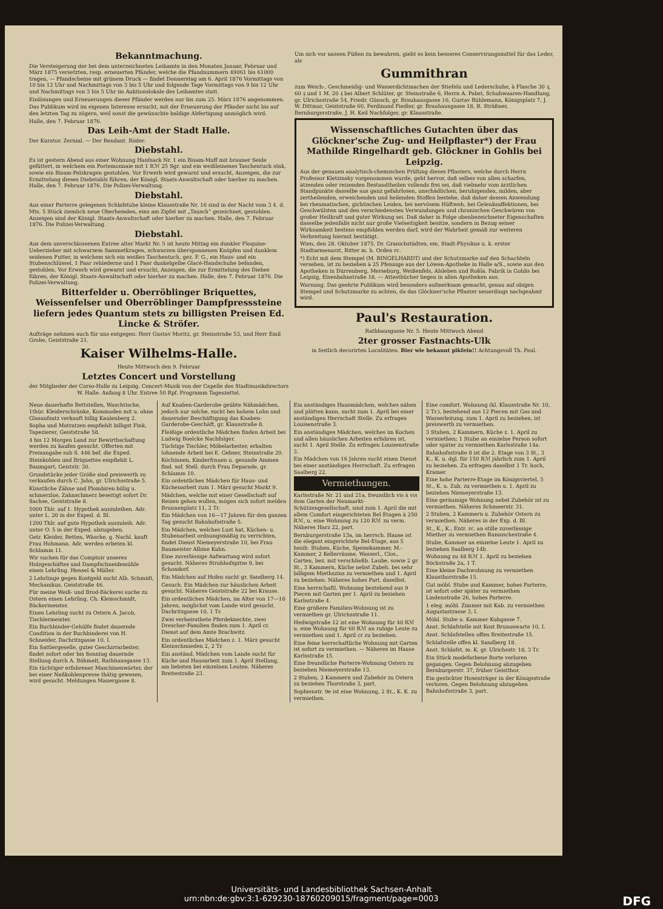Bekanntmachung.
Die Versteigerung der bei dem unterzeichneten Leihamte in den Monaten Januar, Februar und März 1875 versetzten, resp. erneuerten Pfänder, welche die Pfandnummern 49061 bis 61000 tragen, — Pfandscheine mit grünem Druck — findet Donnerstag am 6. April 1876 Vormittags von 10 bis 12 Uhr und Nachmittags von 3 bis 5 Uhr und folgende Tage Vormittags von 9 bis 12 Uhr und Nachmittags von 3 bis 5 Uhr im Auktionslokale des Leihamtes statt.
Einlösungen und Erneuerungen dieser Pfänder werden nur bis zum 25. März 1876 angenommen.
Das Publikum wird im eigenen Interesse ersucht, mit der Erneuerung der Pfänder nicht bis auf den letzten Tag zu zögern, weil sonst die gewünschte baldige Abfertigung unmöglich wird.
Halle, den 7. Februar 1876.
Das Leih-Amt der Stadt Halle.
Der Kurator. Zernial. — Der Rendant. Röder.
Diebstahl.
Es ist gestern Abend aus einer Wohnung Hanfsack Nr. 1 ein Bisam-Muff mit brauner Seide gefüttert, in welchem ein Portemonnaie mit 1 Rℳ 25 Sgr. und ein weißleinenes Taschentuch stak, sowie ein Bisam-Pelzkragen gestohlen. Vor Erwerb wird gewarnt und ersucht, Anzeigen, die zur Ermittelung dieses Diebstahls führen, der Königl. Staats-Anwaltschaft oder hierher zu machen. Halle, den 7. Februar 1876. Die Polizei-Verwaltung.
Diebstahl.
Aus einer Parterre gelegenen Schlafstube kleine Klausstraße Nr. 16 sind in der Nacht vom 3 4. d. Mts. 5 Stück ziemlich neue Oberhemden, eins am Zipfel mit „Tausch“ gezeichnet, gestohlen. Anzeigen sind der Königl. Staats-Anwaltschaft oder hierher zu machen. Halle, den 7. Februar 1876. Die Polizei-Verwaltung.
Diebstahl.
Aus dem unverschlossenen Entree alter Markt Nr. 5 ist heute Mittag ein dunkler Floquine-Ueberzieher mit schwarzem Sammetkragen, schwarzen übersponnenen Knöpfen und dunklem seidenen Futter, in welchem sich ein weißes Taschentuch, gez. F. G., ein Haus- und ein Stubenschlüssel, 1 Paar rehlederne und 1 Paar dunkelgelbe Glacé-Handschuhe befanden, gestohlen. Vor Erwerb wird gewarnt und ersucht, Anzeigen, die zur Ermittelung des Diebes führen, der Königl. Staats-Anwaltschaft oder hierher zu machen. Halle, den 7. Februar 1876. Die Polizei-Verwaltung.
Bitterfelder u. Oberröblinger Briquettes, Weissenfelser und Oberröblinger Dampfpresssteine liefern jedes Quantum stets zu billigsten Preisen Ed. Lincke & Ströfer.
Aufträge nehmen auch für uns entgegen: Herr Gustav Moritz, gr. Steinstraße 53, und Herr Emil Grobe, Geiststraße 21.
Kaiser Wilhelms-Halle.
Heute Mittwoch den 9. Februar
Letztes Concert und Vorstellung
der Mitglieder der Corso-Halle zu Leipzig. Concert-Musik von der Capelle des Stadtmusikdirectors W. Halle. Anfang 8 Uhr. Entree 50 Rpf. Programm Tageszettel.
Um sich vor nassen Füßen zu bewahren, giebt es kein besseres Conservirungsmittel für das Leder, als
Gummithran
zum Weich-, Geschmeidig- und Wasserdichtmachen der Stiefeln und Lederschuhe, à Flasche 30 ₰, 60 ₰ und 1 M. 20 ₰ bei Albert Schlüter, gr. Steinstraße 6, Herrn A. Pabst, Schuhwaaren-Handlung, gr. Ulrichsstraße 54, Friedr. Günsch, gr. Brauhausgasse 16, Gustav Rühlemann, Königsplatz 7, J. W. Dittmar, Geiststraße 60, Ferdinand Fiedler, gr. Brauhausgasse 18, R. Sträßner, Bernburgerstraße, J. H. Keil Nachfolger, gr. Klausstraße.
Wissenschaftliches Gutachten über das Glöckner'sche Zug- und Heilpflaster*) der Frau Mathilde Ringelhardt geb. Glöckner in Gohlis bei Leipzig.
Aus der genauen analytisch-chemischen Prüfung dieses Pflasters, welche durch Herrn Professor Kletzinsky vorgenommen wurde, geht hervor, daß selbes von allen scharfen, ätzenden oder reizenden Bestandtheilen vollends frei sei, daß vielmehr vom ärztlichen Standpunkte dasselbe aus ganz gefahrlosen, unschädlichen, beruhigenden, milden, aber zertheilenden, erweichenden und heilenden Stoffen bestehe, daß daher dessen Anwendung bei rheumatischen, gichtischen Leiden, bei nervösem Hüftweh, bei Gelenksaffektionen, bei Geschwülsten und den verschiedensten Verwundungen und chronischen Geschwüren von großer Heilkraft und guter Wirkung sei. Daß daher in Folge obenbezeichneter Eigenschaften dasselbe jedenfalls nicht nur große Vielseitigkeit besitze, sondern in Bezug seiner Wirksamkeit bestens empfohlen werden darf, wird der Wahrheit gemäß zur weiteren Verbreitung hiermit bestätigt.
Wien, den 28. Oktober 1875. Dr. Granichstädten, em. Stadt-Physikus u. k. erster Stadtarmenarzt, Ritter m. h. Orden rc.
*) Echt mit dem Stempel (M. RINGELHARDT) und der Schutzmarke auf den Schachteln versehen, ist zu beziehen à 25 Pfennige aus der Löwen-Apotheke in Halle a/S., sowie aus den Apotheken in Dürrenberg, Merseburg, Weißenfels, Alsleben und Roßla. Fabrik in Gohlis bei Leipzig, Eisenbahnstraße 18. — Attestbücher liegen in allen Apotheken aus.
Warnung. Das geehrte Publikum wird besonders aufmerksam gemacht, genau auf obigen Stempel und Schutzmarke zu achten, da das Glöckner'sche Pflaster neuerdings nachgeahmt wird.
Paul's Restauration.
Rathhausgasse Nr. 5. Heute Mittwoch Abend
2ter grosser Fastnachts-Ulk
in festlich decorirten Localitäten. Bier wie bekannt pikfein!! Achtungsvoll Th. Paul.
Neue dauerhafte Bettstellen, Waschtische, 1thür. Kleiderschränke, Kommoden mit u. ohne Glasaufsatz verkauft billig Kaulenberg 2.
Sopha und Matratzen empfiehlt billigst Fink, Tapezierer, Geiststraße 58.
4 bis 12 Morgen Land zur Bewirthschaftung werden zu kaufen gesucht. Offerten mit Preisangabe sub S. 446 bef. die Exped.
Steinkohlen und Briquettes empfiehlt L. Baumgart, Geiststr. 30.
Grundstücke jeder Größe sind preiswerth zu verkaufen durch C. Jahn, gr. Ulrichsstraße 5.
Künstliche Zähne und Plombiren billig u. schmerzlos, Zahnschmerz beseitigt sofort Dr. Sachse, Geiststraße 8.
5000 Thlr. auf 1. Hypothek auszuleihen. Adr. unter L. 20 in der Exped. d. Bl.
1200 Thlr. auf gute Hypothek auszuleih. Adr. unter O. 5 in der Exped. abzugeben.
Getr. Kleider, Betten, Wäsche, g. Nachl. kauft Frau Hohmann. Adr. werden erbeten kl. Schlamm 11.
Wir suchen für das Comptoir unseres Holzgeschäftes und Dampfschneidemühle einen Lehrling. Hensel & Müller.
2 Lehrlinge gegen Kostgeld sucht Alb. Schmidt, Mechanikus, Geiststraße 46.
Für meine Weiß- und Brod-Bäckerei suche zu Ostern einen Lehrling. Ch. Kleinschmidt, Bäckermeister.
Einen Lehrling sucht zu Ostern A. Jacob, Tischlermeister.
Ein Buchbinder-Gehülfe findet dauernde Condition in der Buchbinderei von H. Schneider, Dachritzgasse 10, I.
Ein Sattlergeselle, guter Geschirrarbeiter, findet sofort oder bis Sonntag dauernde Stellung durch A. Böhmelt, Rathhausgasse 13.
Ein tüchtiger erfahrener Maschinenwärter, der bei einer Naßkohlenpresse thätig gewesen, wird gesucht. Meldungen Mauergasse 8.
Auf Knaben-Garderobe geübte Nähmädchen, jedoch nur solche, sucht bei hohem Lohn und dauernder Beschäftigung das Knaben-Garderobe-Geschäft, gr. Klausstraße 8.
Fleißige ordentliche Mädchen finden Arbeit bei Ludwig Boelcke Nachfolger.
Tüchtige Tischler, Möbelarbeiter, erhalten lohnende Arbeit bei E. Gebser, Steinstraße 20.
Köchinnen, Kinderfrauen u. gesunde Ammen find. sof. Stell. durch Frau Deparade, gr. Schlamm 10.
Ein ordentliches Mädchen für Haus- und Küchenarbeit zum 1. März gesucht Markt 9.
Mädchen, welche mit einer Gesellschaft auf Reisen gehen wollen, mögen sich sofort melden Brunnenplatz 11, 2 Tr.
Ein Mädchen von 16—17 Jahren für den ganzen Tag gesucht Bahnhofsstraße 5.
Ein Mädchen, welches Lust hat, Küchen- u. Stubenarbeit ordnungsmäßig zu verrichten, findet Dienst Niemeyerstraße 10, bei Frau Baumeister Albine Kuhn.
Eine zuverlässige Aufwartung wird sofort gesucht. Näheres Strohhofspitze 9, bei Schondorf.
Ein Mädchen auf Hofen sucht gr. Sandberg 14.
Gesuch. Ein Mädchen zur häuslichen Arbeit gesucht. Näheres Geiststraße 22 bei Krause.
Ein ordentliches Mädchen, im Alter von 17—18 Jahren, möglichst vom Lande wird gesucht. Dachritzgasse 10, 1 Tr.
Zwei verheirathete Pferdeknechte, zwei Drescher-Familien finden zum 1. April cr. Dienst auf dem Amte Brachwitz.
Ein ordentliches Mädchen z. 1. März gesucht Kleinschmieden 2, 2 Tr.
Ein anständ. Mädchen vom Lande sucht für Küche und Hausarbeit zum 1. April Stellung, am liebsten bei einzelnen Leuten. Näheres Breitestraße 23.
Ein anständiges Hausmädchen, welches nähen und plätten kann, sucht zum 1. April bei einer anständigen Herrschaft Stelle. Zu erfragen Louisenstraße 3.
Ein anständiges Mädchen, welches im Kochen und allen häuslichen Arbeiten erfahren ist, sucht 1. April Stelle. Zu erfragen Louisenstraße 3.
Ein Mädchen von 16 Jahren sucht einen Dienst bei einer anständigen Herrschaft. Zu erfragen Saalberg 22.
Vermiethungen.
Karlsstraße Nr. 21 und 21a, freundlich vis à vis dem Garten der Neumarkt-Schützengesellschaft, sind zum 1. April die mit allem Comfort eingerichteten Bel Etagen à 250 Rℳ, u. eine Wohnung zu 120 Rℳ zu verm. Näheres Harz 22, part.
Bernburgerstraße 13a, im herrsch. Hause ist die elegant eingerichtete Bel-Etage, aus 5 heizb. Stuben, Küche, Speisekammer, M.-Kammer, 2 Kellerräume, Wasserl., Clos., Garten, bez. mit verschließb. Laube, sowie 2 gr. St., 3 Kammern, Küche nebst Zubeh. bei sehr billigem Miethszins zu vermiethen und 1. April zu beziehen. Näheres hohes Part. daselbst.
Eine herrschaftl. Wohnung bestehend aus 9 Piecen mit Garten per 1. April zu beziehen Karlsstraße 4.
Eine größere Familien-Wohnung ist zu vermiethen gr. Ulrichsstraße 11.
Hedwigstraße 12 ist eine Wohnung für 40 Rℳ u. eine Wohnung für 60 Rℳ an ruhige Leute zu vermiethen und 1. April cr zu beziehen.
Eine feine herrschaftliche Wohnung mit Garten ist sofort zu vermiethen. — Näheres im Hause Karlsstraße 15.
Eine freundliche Parterre-Wohnung Ostern zu beziehen Niemeyerstraße 13.
2 Stuben, 2 Kammern und Zubehör zu Ostern zu beziehen Thorstraße 3, part.
Sophienstr. 9e ist eine Wohnung, 2 St., K. K. zu vermiethen.
Eine comfort. Wohnung (kl. Klausstraße Nr. 10, 2 Tr.), bestehend aus 12 Piecen mit Gas und Wasserleitung, zum 1. April zu beziehen, ist preiswerth zu vermiethen.
3 Stuben, 2 Kammern, Küche z. 1. April zu vermiethen; 1 Stube an einzelne Person sofort oder später zu vermiethen Karlsstraße 14a.
Bahnhofsstraße 8 ist die 2. Etage von 3 St., 3 K., K. u. dgl. für 150 Rℳ jährlich zum 1. April zu beziehen. Zu erfragen daselbst 1 Tr. hoch, Kramer.
Eine hohe Parterre-Etage im Königsviertel, 5 St., K. u. Zub. zu vermiethen u. 1. April zu beziehen Niemeyerstraße 13.
Eine geräumige Wohnung nebst Zubehör ist zu vermiethen. Näheres Schmeerstr. 31.
2 Stuben, 2 Kammern u. Zubehör Ostern zu vermiethen. Näheres in der Exp. d. Bl.
St., K., K., Entr. rc. an stille zuverlässige Miether zu vermiethen Rannischestraße 4.
Stube, Kammer an einzelne Leute 1. April zu beziehen Saalberg 14b.
Wohnung zu 48 Rℳ 1. April zu beziehen Böckstraße 2a, 1 T.
Eine kleine Dachwohnung zu vermiethen Klausthorstraße 15.
Gut möbl. Stube und Kammer, hohes Parterre, ist sofort oder später zu vermiethen Lindenstraße 26, hohes Parterre.
1 eleg. möbl. Zimmer mit Kab. zu vermiethen Augustastrasse 3, I.
Möbl. Stube u. Kammer Kuhgasse 7.
Anst. Schlafstelle mit Kost Brunoswarte 10, I.
Anst. Schlafstellen offen Breitestraße 15.
Schlafstelle offen kl. Sandberg 18.
Anst. Schlafst. m. K. gr. Ulrichsstr. 18, 3 Tr.
Ein Stück modefarbene Borte verloren gegangen. Gegen Belohnung abzugeben Bernburgerstr. 37, früher Geistthor.
Ein gestickter Hosenträger in der Königsstraße verloren. Gegen Belohnung abzugeben Bahnhofsstraße 3, part.
Universitäts- und Landesbibliothek Sachsen-Anhalt
urn:nbn:de:gbv:3:1-629230-18760209015/fragment/page=0003 DFG